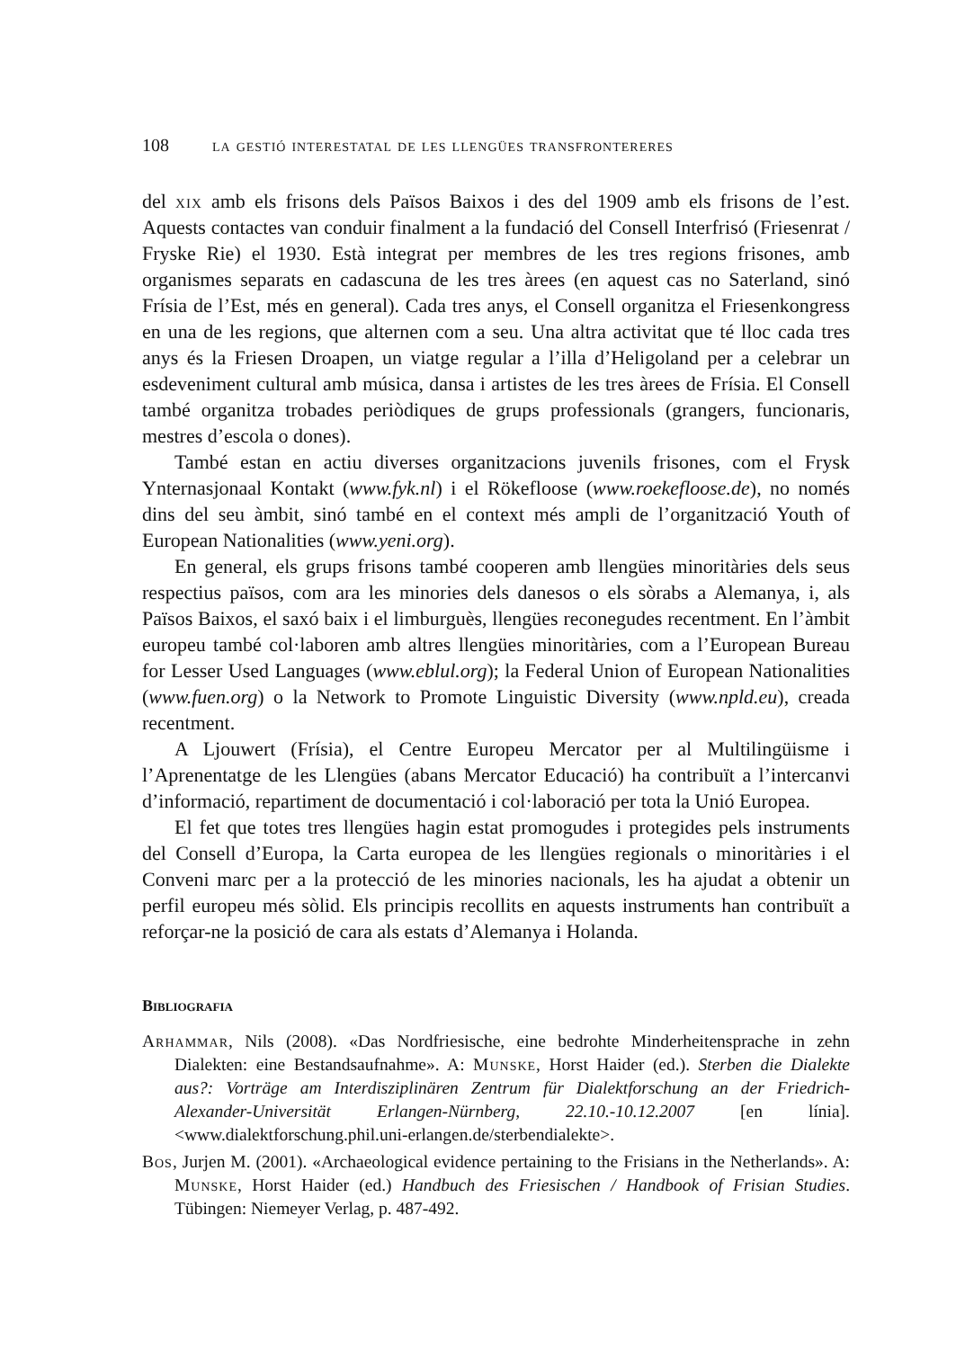108 la gestió interestatal de les llengües transfrontereres
del xix amb els frisons dels Països Baixos i des del 1909 amb els frisons de l’est. Aquests contactes van conduir finalment a la fundació del Consell Interfrisó (Friesenrat / Fryske Rie) el 1930. Està integrat per membres de les tres regions frisones, amb organismes separats en cadascuna de les tres àrees (en aquest cas no Saterland, sinó Frísia de l’Est, més en general). Cada tres anys, el Consell organitza el Friesenkongress en una de les regions, que alternen com a seu. Una altra activitat que té lloc cada tres anys és la Friesen Droapen, un viatge regular a l’illa d’Heligoland per a celebrar un esdeveniment cultural amb música, dansa i artistes de les tres àrees de Frísia. El Consell també organitza trobades periòdiques de grups professionals (grangers, funcionaris, mestres d’escola o dones).
També estan en actiu diverses organitzacions juvenils frisones, com el Frysk Ynternasjonaal Kontakt (www.fyk.nl) i el Rökefloose (www.roekefloose.de), no només dins del seu àmbit, sinó també en el context més ampli de l’organització Youth of European Nationalities (www.yeni.org).
En general, els grups frisons també cooperen amb llengües minoritàries dels seus respectius països, com ara les minories dels danesos o els sòrabs a Alemanya, i, als Països Baixos, el saxó baix i el limburguès, llengües reconegudes recentment. En l’àmbit europeu també col·laboren amb altres llengües minoritàries, com a l’European Bureau for Lesser Used Languages (www.eblul.org); la Federal Union of European Nationalities (www.fuen.org) o la Network to Promote Linguistic Diversity (www.npld.eu), creada recentment.
A Ljouwert (Frísia), el Centre Europeu Mercator per al Multilingüisme i l’Aprenentatge de les Llengües (abans Mercator Educació) ha contribuït a l’intercanvi d’informació, repartiment de documentació i col·laboració per tota la Unió Europea.
El fet que totes tres llengües hagin estat promogudes i protegides pels instruments del Consell d’Europa, la Carta europea de les llengües regionals o minoritàries i el Conveni marc per a la protecció de les minories nacionals, les ha ajudat a obtenir un perfil europeu més sòlid. Els principis recollits en aquests instruments han contribuït a reforçar-ne la posició de cara als estats d’Alemanya i Holanda.
Bibliografia
Arhammar, Nils (2008). «Das Nordfriesische, eine bedrohte Minderheitensprache in zehn Dialekten: eine Bestandsaufnahme». A: Munske, Horst Haider (ed.). Sterben die Dialekte aus?: Vorträge am Interdisziplinären Zentrum für Dialektforschung an der Friedrich-Alexander-Universität Erlangen-Nürnberg, 22.10.-10.12.2007 [en línia]. <www.dialektforschung.phil.uni-erlangen.de/sterbendialekte>.
Bos, Jurjen M. (2001). «Archaeological evidence pertaining to the Frisians in the Netherlands». A: Munske, Horst Haider (ed.) Handbuch des Friesischen / Handbook of Frisian Studies. Tübingen: Niemeyer Verlag, p. 487-492.